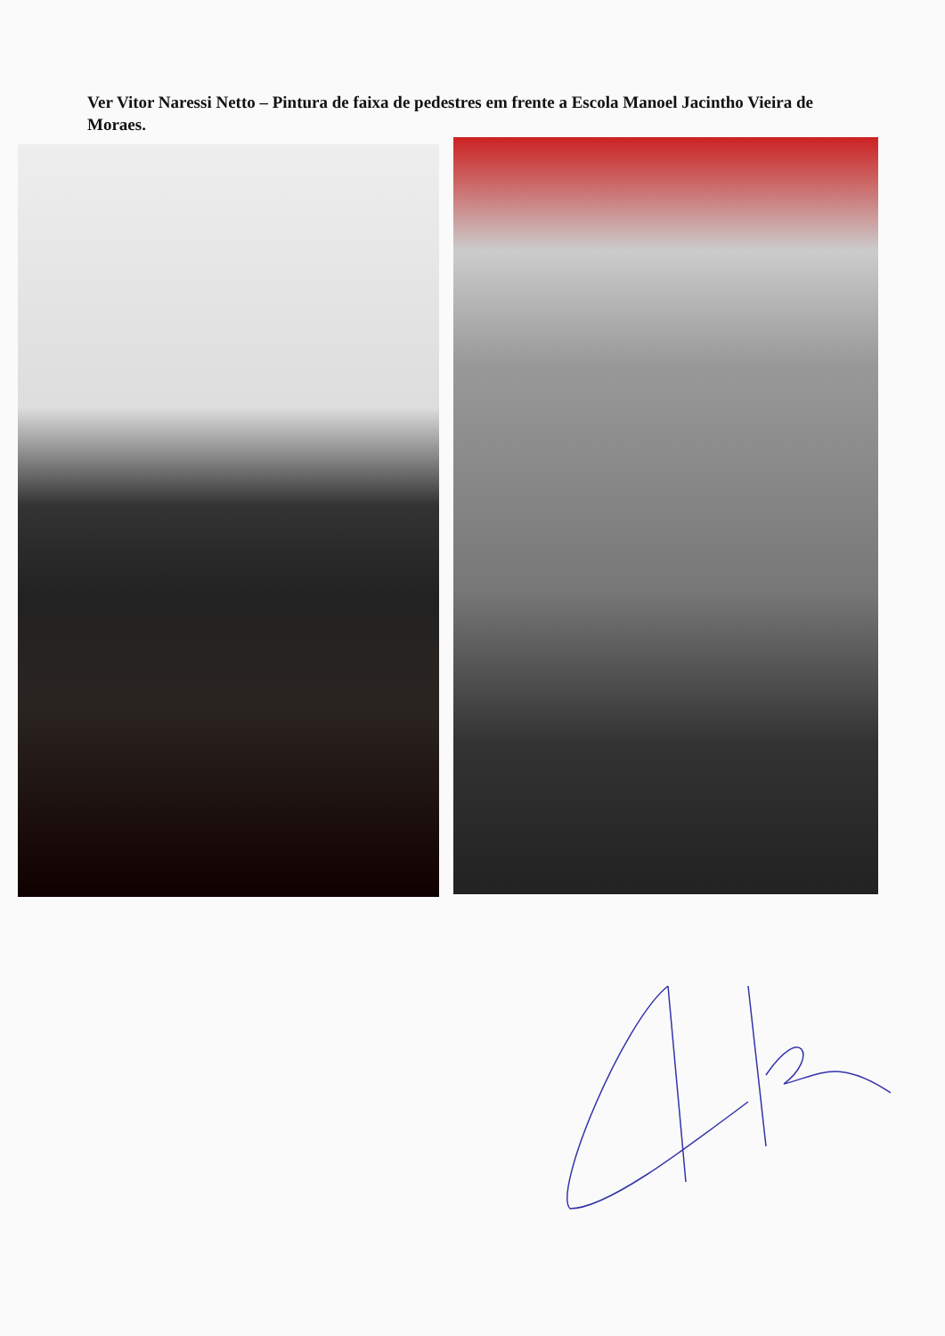Ver Vitor Naressi Netto – Pintura de faixa de pedestres em frente a Escola Manoel Jacintho Vieira de Moraes.